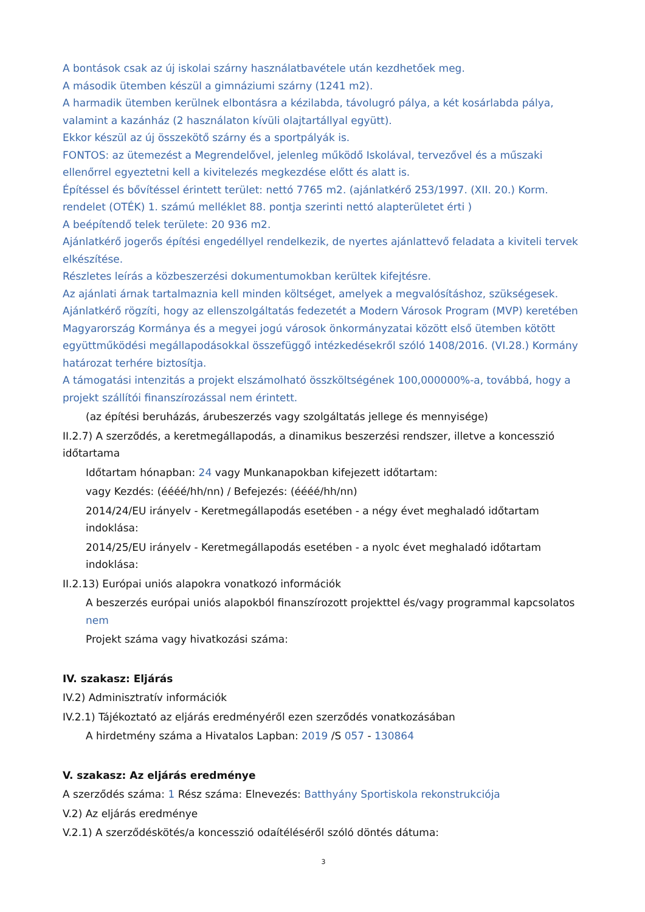A bontások csak az új iskolai szárny használatbavétele után kezdhetőek meg.
A második ütemben készül a gimnáziumi szárny (1241 m2).
A harmadik ütemben kerülnek elbontásra a kézilabda, távolugró pálya, a két kosárlabda pálya, valamint a kazánház (2 használaton kívüli olajtartállyal együtt).
Ekkor készül az új összekötő szárny és a sportpályák is.
FONTOS: az ütemezést a Megrendelővel, jelenleg működő Iskolával, tervezővel és a műszaki ellenőrrel egyeztetni kell a kivitelezés megkezdése előtt és alatt is.
Építéssel és bővítéssel érintett terület: nettó 7765 m2. (ajánlatkérő 253/1997. (XII. 20.) Korm. rendelet (OTÉK) 1. számú melléklet 88. pontja szerinti nettó alapterületet érti )
A beépítendő telek területe: 20 936 m2.
Ajánlatkérő jogerős építési engedéllyel rendelkezik, de nyertes ajánlattevő feladata a kiviteli tervek elkészítése.
Részletes leírás a közbeszerzési dokumentumokban kerültek kifejtésre.
Az ajánlati árnak tartalmaznia kell minden költséget, amelyek a megvalósításhoz, szükségesek.
Ajánlatkérő rögzíti, hogy az ellenszolgáltatás fedezetét a Modern Városok Program (MVP) keretében Magyarország Kormánya és a megyei jogú városok önkormányzatai között első ütemben kötött együttműködési megállapodásokkal összefüggő intézkedésekről szóló 1408/2016. (VI.28.) Kormány határozat terhére biztosítja.
A támogatási intenzitás a projekt elszámolható összköltségének 100,000000%-a, továbbá, hogy a projekt szállítói finanszírozással nem érintett.
(az építési beruházás, árubeszerzés vagy szolgáltatás jellege és mennyisége)
II.2.7) A szerződés, a keretmegállapodás, a dinamikus beszerzési rendszer, illetve a koncesszió időtartama
Időtartam hónapban: 24 vagy Munkanapokban kifejezett időtartam:
vagy Kezdés: (éééé/hh/nn) / Befejezés: (éééé/hh/nn)
2014/24/EU irányelv - Keretmegállapodás esetében - a négy évet meghaladó időtartam indoklása:
2014/25/EU irányelv - Keretmegállapodás esetében - a nyolc évet meghaladó időtartam indoklása:
II.2.13) Európai uniós alapokra vonatkozó információk
A beszerzés európai uniós alapokból finanszírozott projekttel és/vagy programmal kapcsolatos nem
Projekt száma vagy hivatkozási száma:
IV. szakasz: Eljárás
IV.2) Adminisztratív információk
IV.2.1) Tájékoztató az eljárás eredményéről ezen szerződés vonatkozásában
A hirdetmény száma a Hivatalos Lapban: 2019 /S 057 - 130864
V. szakasz: Az eljárás eredménye
A szerződés száma: 1 Rész száma: Elnevezés: Batthyány Sportiskola rekonstrukciója
V.2) Az eljárás eredménye
V.2.1) A szerződéskötés/a koncesszió odaítéléséről szóló döntés dátuma:
3